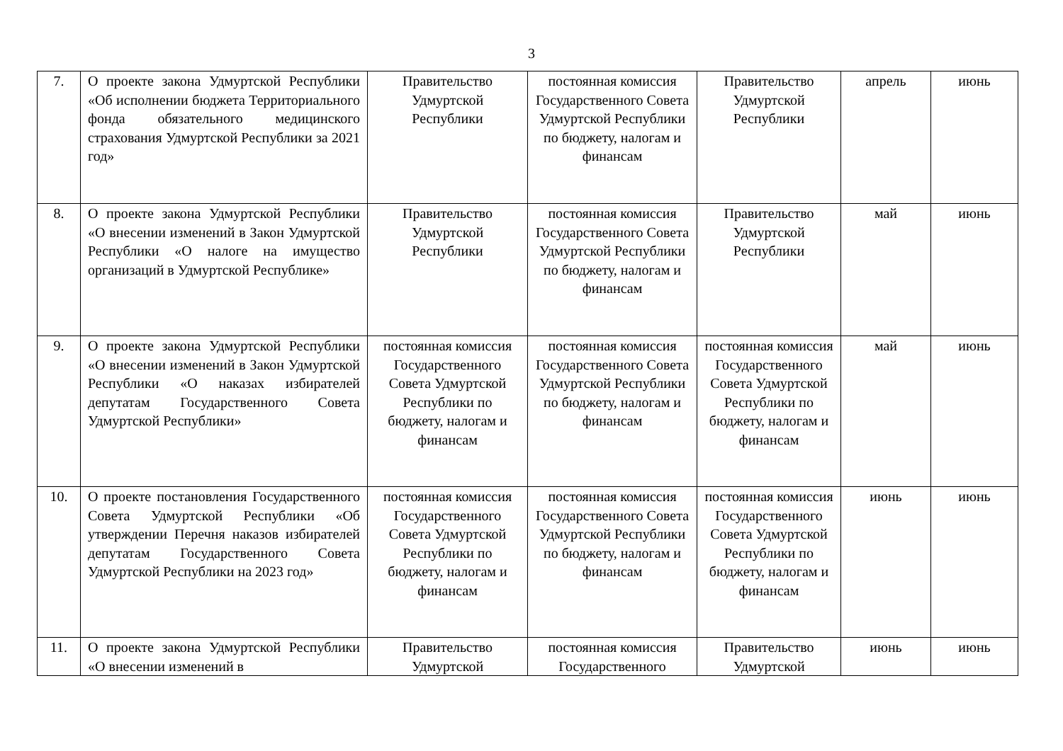3
| 7. | О проекте закона Удмуртской Республики «Об исполнении бюджета Территориального фонда обязательного медицинского страхования Удмуртской Республики за 2021 год» | Правительство Удмуртской Республики | постоянная комиссия Государственного Совета Удмуртской Республики по бюджету, налогам и финансам | Правительство Удмуртской Республики | апрель | июнь |
| 8. | О проекте закона Удмуртской Республики «О внесении изменений в Закон Удмуртской Республики «О налоге на имущество организаций в Удмуртской Республике» | Правительство Удмуртской Республики | постоянная комиссия Государственного Совета Удмуртской Республики по бюджету, налогам и финансам | Правительство Удмуртской Республики | май | июнь |
| 9. | О проекте закона Удмуртской Республики «О внесении изменений в Закон Удмуртской Республики «О наказах избирателей депутатам Государственного Совета Удмуртской Республики» | постоянная комиссия Государственного Совета Удмуртской Республики по бюджету, налогам и финансам | постоянная комиссия Государственного Совета Удмуртской Республики по бюджету, налогам и финансам | постоянная комиссия Государственного Совета Удмуртской Республики по бюджету, налогам и финансам | май | июнь |
| 10. | О проекте постановления Государственного Совета Удмуртской Республики «Об утверждении Перечня наказов избирателей депутатам Государственного Совета Удмуртской Республики на 2023 год» | постоянная комиссия Государственного Совета Удмуртской Республики по бюджету, налогам и финансам | постоянная комиссия Государственного Совета Удмуртской Республики по бюджету, налогам и финансам | постоянная комиссия Государственного Совета Удмуртской Республики по бюджету, налогам и финансам | июнь | июнь |
| 11. | О проекте закона Удмуртской Республики «О внесении изменений в | Правительство Удмуртской | постоянная комиссия Государственного | Правительство Удмуртской | июнь | июнь |